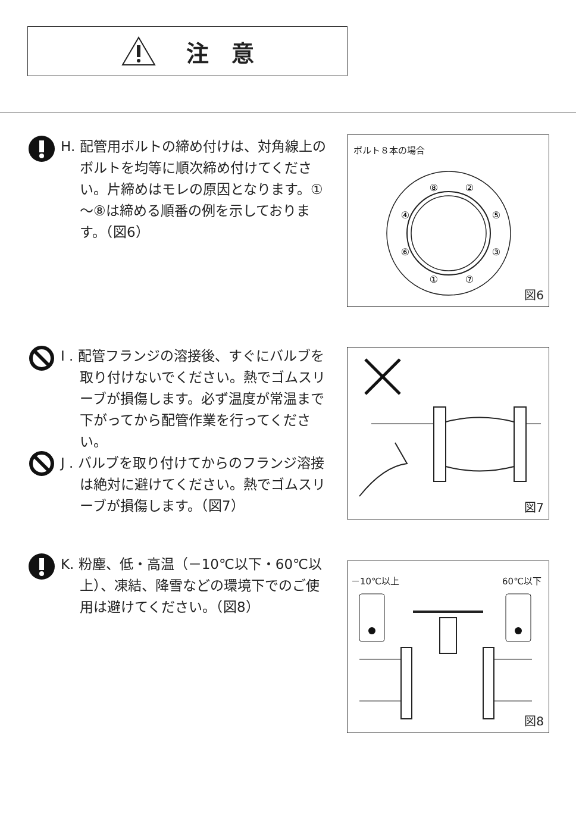注　意
H. 配管用ボルトの締め付けは、対角線上のボルトを均等に順次締め付けてください。片締めはモレの原因となります。①～⑧は締める順番の例を示しております。（図6）
ボルト８本の場合
⑧
②
④
⑤
⑥
③
①
⑦
図6
I . 配管フランジの溶接後、すぐにバルブを取り付けないでください。熱でゴムスリーブが損傷します。必ず温度が常温まで下がってから配管作業を行ってください。
J . バルブを取り付けてからのフランジ溶接は絶対に避けてください。熱でゴムスリーブが損傷します。（図7）
図7
K. 粉塵、低・高温（－10℃以下・60℃以上）、凍結、降雪などの環境下でのご使用は避けてください。（図8）
－10℃以上 60℃以下
図8